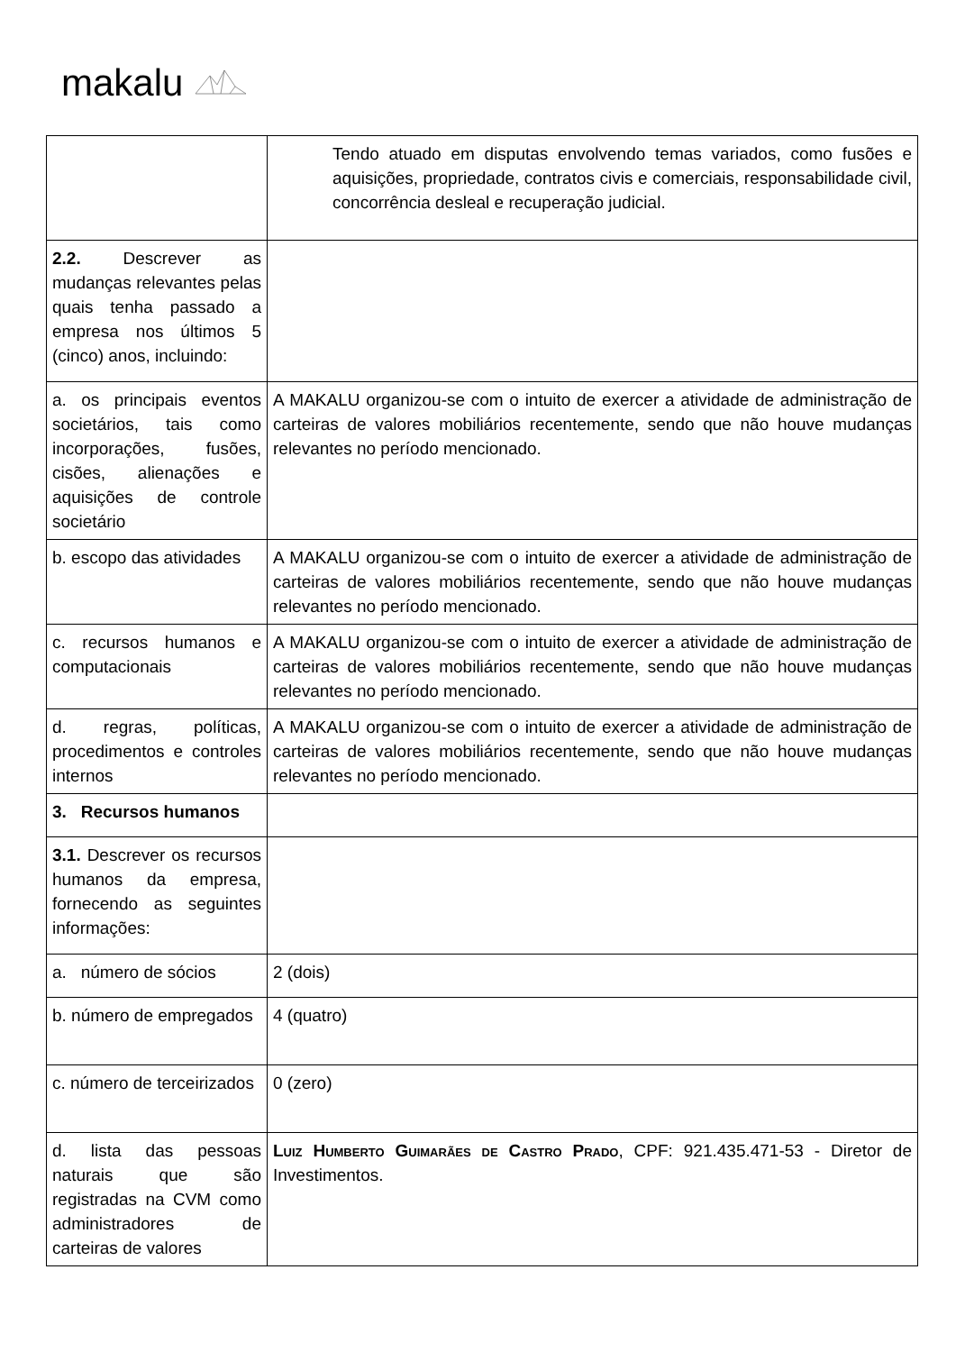makalu
| | Tendo atuado em disputas envolvendo temas variados, como fusões e aquisições, propriedade, contratos civis e comerciais, responsabilidade civil, concorrência desleal e recuperação judicial. |
| 2.2. Descrever as mudanças relevantes pelas quais tenha passado a empresa nos últimos 5 (cinco) anos, incluindo: | |
| a. os principais eventos societários, tais como incorporações, fusões, cisões, alienações e aquisições de controle societário | A MAKALU organizou-se com o intuito de exercer a atividade de administração de carteiras de valores mobiliários recentemente, sendo que não houve mudanças relevantes no período mencionado. |
| b. escopo das atividades | A MAKALU organizou-se com o intuito de exercer a atividade de administração de carteiras de valores mobiliários recentemente, sendo que não houve mudanças relevantes no período mencionado. |
| c. recursos humanos e computacionais | A MAKALU organizou-se com o intuito de exercer a atividade de administração de carteiras de valores mobiliários recentemente, sendo que não houve mudanças relevantes no período mencionado. |
| d. regras, políticas, procedimentos e controles internos | A MAKALU organizou-se com o intuito de exercer a atividade de administração de carteiras de valores mobiliários recentemente, sendo que não houve mudanças relevantes no período mencionado. |
| 3. Recursos humanos | |
| 3.1. Descrever os recursos humanos da empresa, fornecendo as seguintes informações: | |
| a. número de sócios | 2 (dois) |
| b. número de empregados | 4 (quatro) |
| c. número de terceirizados | 0 (zero) |
| d. lista das pessoas naturais que são registradas na CVM como administradores de carteiras de valores | Luiz Humberto Guimarães de Castro Prado , CPF: 921.435.471-53 - Diretor de Investimentos. |